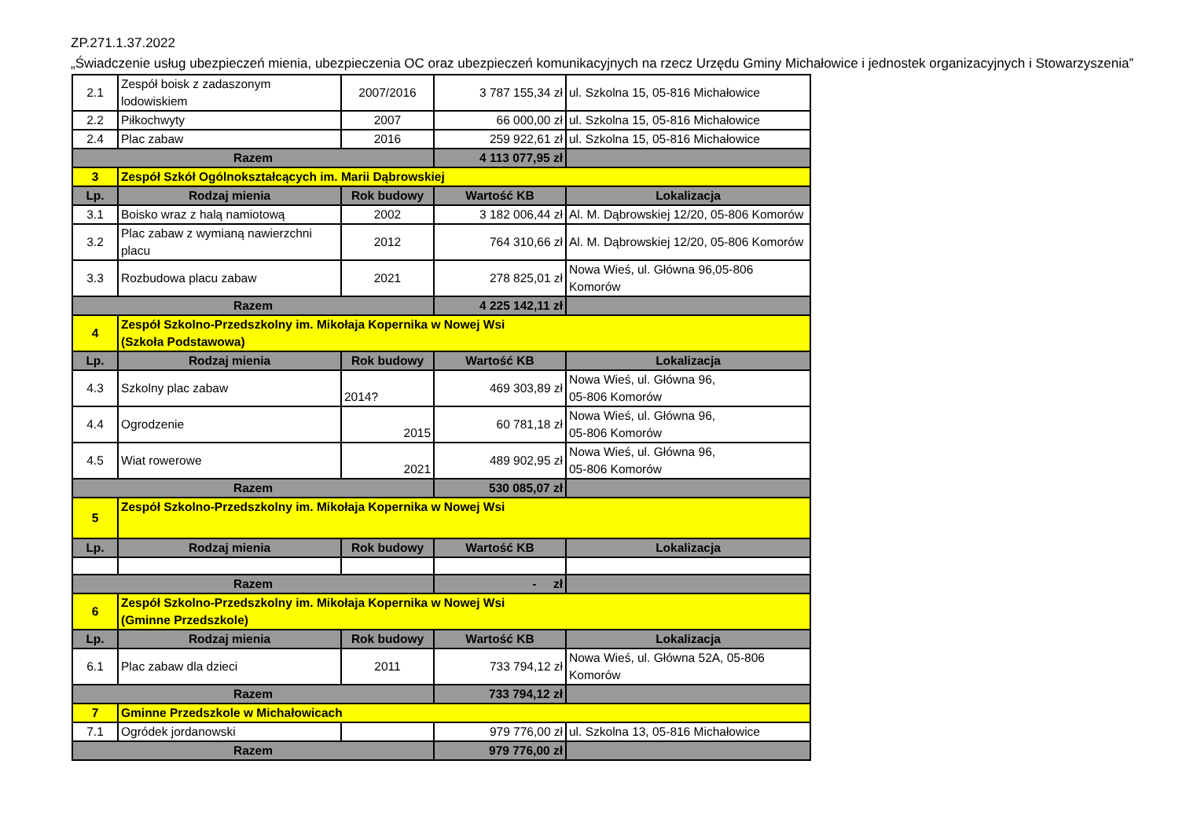ZP.271.1.37.2022
„Świadczenie usług ubezpieczeń mienia, ubezpieczenia OC oraz ubezpieczeń komunikacyjnych na rzecz Urzędu Gminy Michałowice i jednostek organizacyjnych i Stowarzyszenia”
| 2.1 | Zespół boisk z zadaszonym lodowiskiem | 2007/2016 | 3 787 155,34 zł | ul. Szkolna 15, 05-816 Michałowice |
| 2.2 | Piłkochwyty | 2007 | 66 000,00 zł | ul. Szkolna 15, 05-816 Michałowice |
| 2.4 | Plac zabaw | 2016 | 259 922,61 zł | ul. Szkolna 15, 05-816 Michałowice |
| Razem | | | 4 113 077,95 zł | |
| 3 | Zespół Szkół Ogólnokształcących im. Marii Dąbrowskiej | | | |
| Lp. | Rodzaj mienia | Rok budowy | Wartość KB | Lokalizacja |
| 3.1 | Boisko wraz z halą namiotową | 2002 | 3 182 006,44 zł | Al. M. Dąbrowskiej 12/20, 05-806 Komorów |
| 3.2 | Plac zabaw z wymianą nawierzchni placu | 2012 | 764 310,66 zł | Al. M. Dąbrowskiej 12/20, 05-806 Komorów |
| 3.3 | Rozbudowa placu zabaw | 2021 | 278 825,01 zł | Nowa Wieś, ul. Główna 96,05-806 Komorów |
| Razem | | | 4 225 142,11 zł | |
| 4 | Zespół Szkolno-Przedszkolny im. Mikołaja Kopernika w Nowej Wsi (Szkoła Podstawowa) | | | |
| Lp. | Rodzaj mienia | Rok budowy | Wartość KB | Lokalizacja |
| 4.3 | Szkolny plac zabaw | 2014? | 469 303,89 zł | Nowa Wieś, ul. Główna 96, 05-806 Komorów |
| 4.4 | Ogrodzenie | 2015 | 60 781,18 zł | Nowa Wieś, ul. Główna 96, 05-806 Komorów |
| 4.5 | Wiat rowerowe | 2021 | 489 902,95 zł | Nowa Wieś, ul. Główna 96, 05-806 Komorów |
| Razem | | | 530 085,07 zł | |
| 5 | Zespół Szkolno-Przedszkolny im. Mikołaja Kopernika w Nowej Wsi | | | |
| Lp. | Rodzaj mienia | Rok budowy | Wartość KB | Lokalizacja |
| Razem | | | - zł | |
| 6 | Zespół Szkolno-Przedszkolny im. Mikołaja Kopernika w Nowej Wsi (Gminne Przedszkole) | | | |
| Lp. | Rodzaj mienia | Rok budowy | Wartość KB | Lokalizacja |
| 6.1 | Plac zabaw dla dzieci | 2011 | 733 794,12 zł | Nowa Wieś, ul. Główna 52A, 05-806 Komorów |
| Razem | | | 733 794,12 zł | |
| 7 | Gminne Przedszkole w Michałowicach | | | |
| 7.1 | Ogródek jordanowski | | 979 776,00 zł | ul. Szkolna 13, 05-816 Michałowice |
| Razem | | | 979 776,00 zł | |